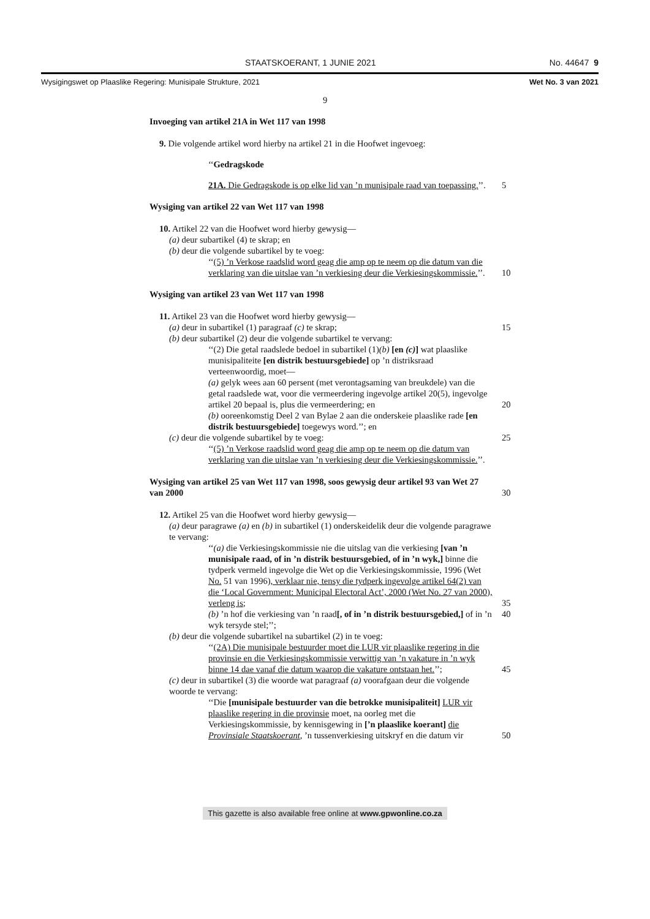STAATSKOERANT, 1 JUNIE 2021 No. 44647 9
Wysigingswet op Plaaslike Regering: Munisipale Strukture, 2021 Wet No. 3 van 2021
9
Invoeging van artikel 21A in Wet 117 van 1998
9. Die volgende artikel word hierby na artikel 21 in die Hoofwet ingevoeg:
‘‘Gedragskode
21A. Die Gedragskode is op elke lid van ’n munisipale raad van toepassing.’’. 5
Wysiging van artikel 22 van Wet 117 van 1998
10. Artikel 22 van die Hoofwet word hierby gewysig—
(a) deur subartikel (4) te skrap; en
(b) deur die volgende subartikel by te voeg:
‘‘(5) ’n Verkose raadslid word geag die amp op te neem op die datum van die verklaring van die uitslae van ’n verkiesing deur die Verkiesingskommissie.’’. 10
Wysiging van artikel 23 van Wet 117 van 1998
11. Artikel 23 van die Hoofwet word hierby gewysig—
(a) deur in subartikel (1) paragraaf (c) te skrap; 15
(b) deur subartikel (2) deur die volgende subartikel te vervang:
‘‘(2) Die getal raadslede bedoel in subartikel (1)(b) [en (c)] wat plaaslike munisipaliteite [en distrik bestuursgebiede] op ’n distriksraad verteenwoordig, moet—
(a) gelyk wees aan 60 persent (met verontagsaming van breukdele) van die getal raadslede wat, voor die vermeerdering ingevolge artikel 20(5), ingevolge artikel 20 bepaal is, plus die vermeerdering; en 20
(b) ooreenkomstig Deel 2 van Bylae 2 aan die onderskeie plaaslike rade [en distrik bestuursgebiede] toegewys word.’’; en
(c) deur die volgende subartikel by te voeg: 25
‘‘(5) ’n Verkose raadslid word geag die amp op te neem op die datum van verklaring van die uitslae van ’n verkiesing deur die Verkiesingskommissie.’’.
Wysiging van artikel 25 van Wet 117 van 1998, soos gewysig deur artikel 93 van Wet 27 van 2000 30
12. Artikel 25 van die Hoofwet word hierby gewysig—
(a) deur paragrawe (a) en (b) in subartikel (1) onderskeidelik deur die volgende paragrawe te vervang:
‘‘(a) die Verkiesingskommissie nie die uitslag van die verkiesing [van ’n munisipale raad, of in ’n distrik bestuursgebied, of in ’n wyk,] binne die tydperk vermeld ingevolge die Wet op die Verkiesingskommissie, 1996 (Wet No. 51 van 1996), verklaar nie, tensy die tydperk ingevolge artikel 64(2) van die ‘Local Government: Municipal Electoral Act’, 2000 (Wet No. 27 van 2000), verleng is; 35 40
(b) ’n hof die verkiesing van ’n raad[, of in ’n distrik bestuursgebied,] of in ’n wyk tersyde stel;’’;
(b) deur die volgende subartikel na subartikel (2) in te voeg:
‘‘(2A) Die munisipale bestuurder moet die LUR vir plaaslike regering in die provinsie en die Verkiesingskommissie verwittig van ’n vakature in ’n wyk binne 14 dae vanaf die datum waarop die vakature ontstaan het.’’; 45
(c) deur in subartikel (3) die woorde wat paragraaf (a) voorafgaan deur die volgende woorde te vervang:
‘‘Die [munisipale bestuurder van die betrokke munisipaliteit] LUR vir plaaslike regering in die provinsie moet, na oorleg met die Verkiesingskommissie, by kennisgewing in [’n plaaslike koerant] die Provinsiale Staatskoerant, ’n tussenverkiesing uitskryf en die datum vir 50
This gazette is also available free online at www.gpwonline.co.za